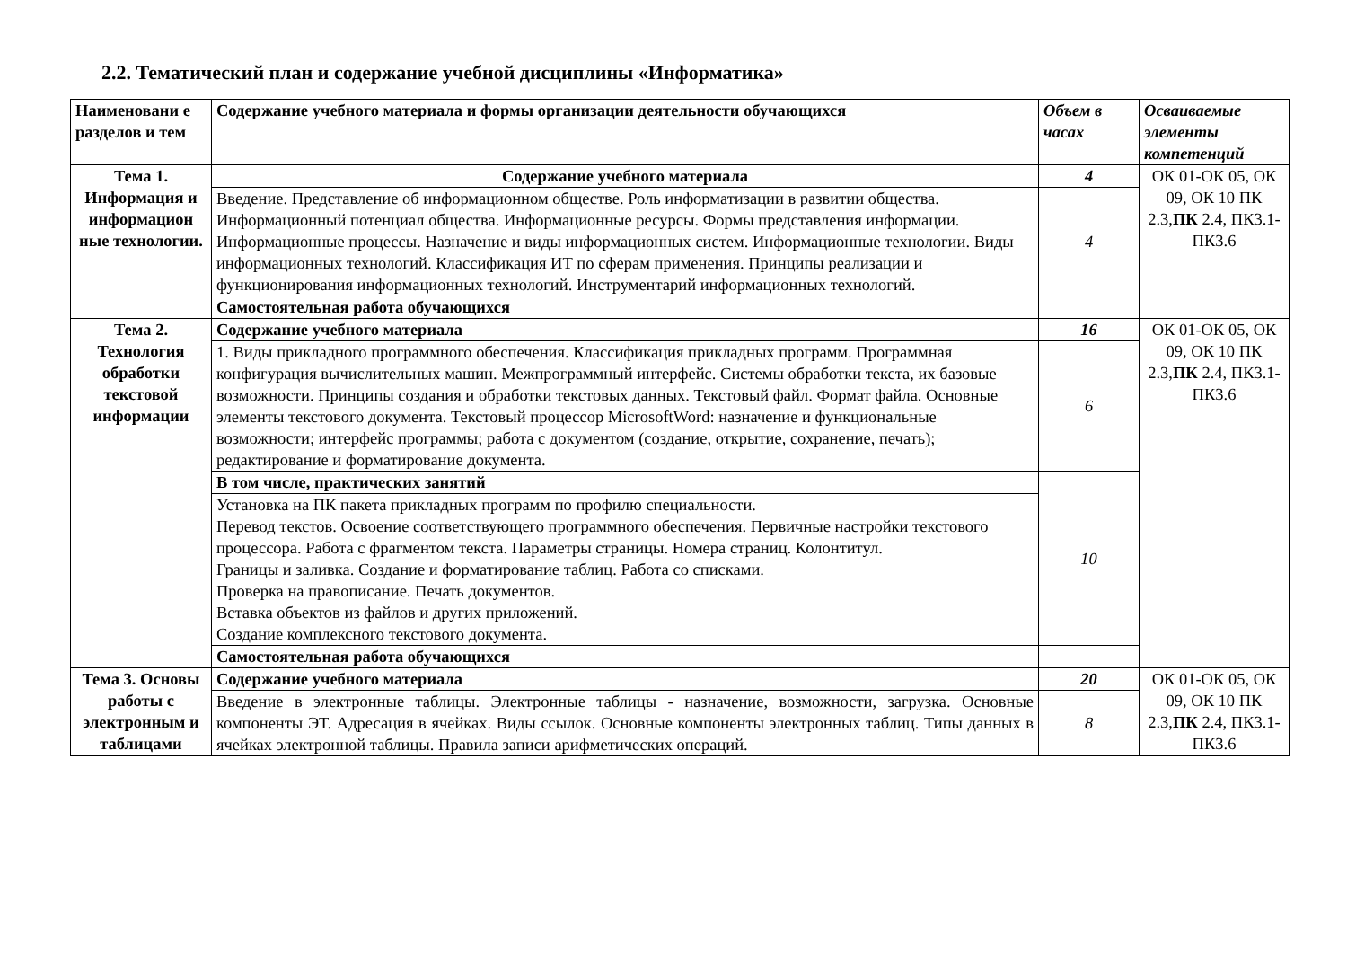2.2. Тематический план и содержание учебной дисциплины «Информатика»
| Наименовани е разделов и тем | Содержание учебного материала и формы организации деятельности обучающихся | Объем в часах | Осваиваемые элементы компетенций |
| --- | --- | --- | --- |
| Тема 1. Информация и информацион ные технологии. | Содержание учебного материала | 4 | ОК 01-ОК 05, ОК 09, ОК 10 ПК 2.3, ПК 2.4, ПК3.1-ПК3.6 |
| | Введение. Представление об информационном обществе. Роль информатизации в развитии общества. Информационный потенциал общества. Информационные ресурсы. Формы представления информации. Информационные процессы. Назначение и виды информационных систем. Информационные технологии. Виды информационных технологий. Классификация ИТ по сферам применения. Принципы реализации и функционирования информационных технологий. Инструментарий информационных технологий. | 4 | |
| | Самостоятельная работа обучающихся | | |
| Тема 2. Технология обработки текстовой информации | Содержание учебного материала | 16 | ОК 01-ОК 05, ОК 09, ОК 10 ПК 2.3, ПК 2.4, ПК3.1-ПК3.6 |
| | 1. Виды прикладного программного обеспечения. Классификация прикладных программ. Программная конфигурация вычислительных машин. Межпрограммный интерфейс. Системы обработки текста, их базовые возможности. Принципы создания и обработки текстовых данных. Текстовый файл. Формат файла. Основные элементы текстового документа. Текстовый процессор MicrosoftWord: назначение и функциональные возможности; интерфейс программы; работа с документом (создание, открытие, сохранение, печать); редактирование и форматирование документа. | 6 | |
| | В том числе, практических занятий | 10 | |
| | Установка на ПК пакета прикладных программ по профилю специальности. Перевод текстов. Освоение соответствующего программного обеспечения. Первичные настройки текстового процессора. Работа с фрагментом текста. Параметры страницы. Номера страниц. Колонтитул. Границы и заливка. Создание и форматирование таблиц. Работа со списками. Проверка на правописание. Печать документов. Вставка объектов из файлов и других приложений. Создание комплексного текстового документа. | | |
| | Самостоятельная работа обучающихся | | |
| Тема 3. Основы работы с электронным и таблицами | Содержание учебного материала | 20 | ОК 01-ОК 05, ОК 09, ОК 10 ПК 2.3, ПК 2.4, ПК3.1-ПК3.6 |
| | Введение в электронные таблицы. Электронные таблицы - назначение, возможности, загрузка. Основные компоненты ЭТ. Адресация в ячейках. Виды ссылок. Основные компоненты электронных таблиц. Типы данных в ячейках электронной таблицы. Правила записи арифметических операций. | 8 | |